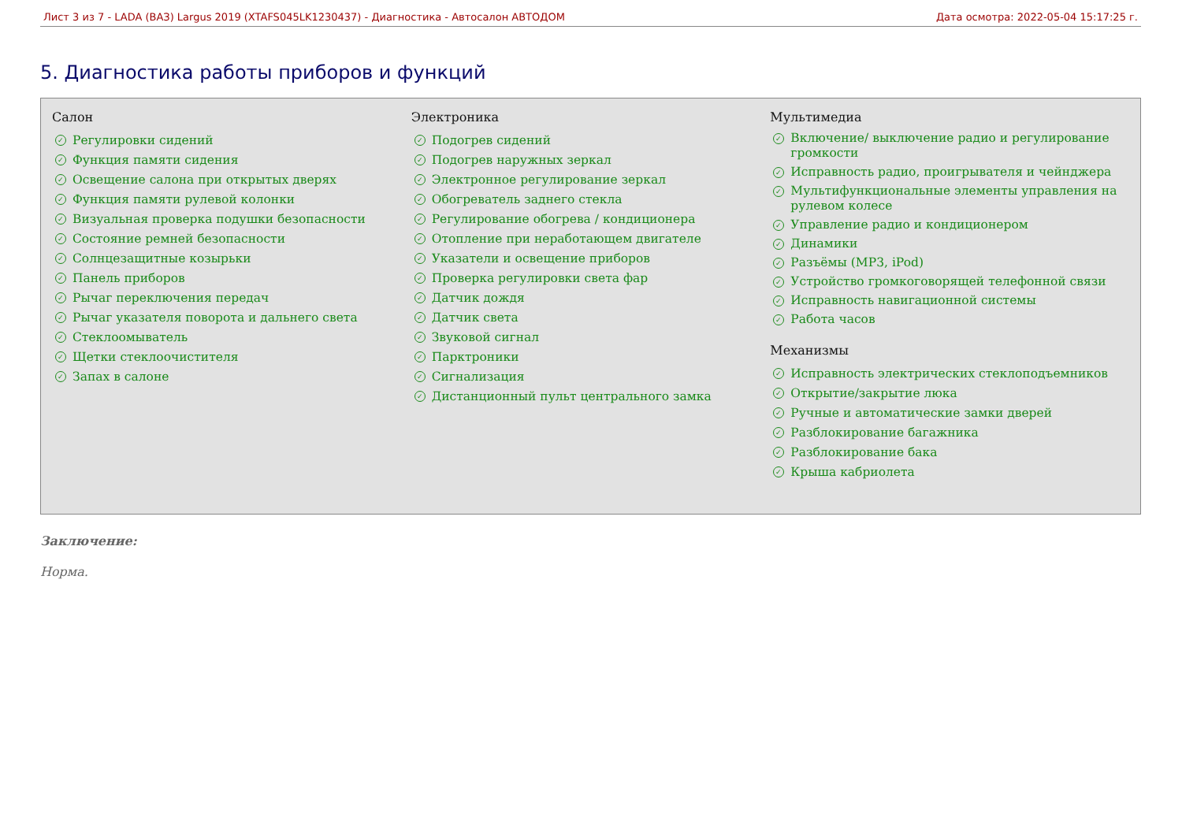Лист 3 из 7 - LADA (ВАЗ) Largus 2019 (XTAFS045LK1230437) - Диагностика - Автосалон АВТОДОМ Дата осмотра: 2022-05-04 15:17:25 г.
5. Диагностика работы приборов и функций
Салон
✓ Регулировки сидений
✓ Функция памяти сидения
✓ Освещение салона при открытых дверях
✓ Функция памяти рулевой колонки
✓ Визуальная проверка подушки безопасности
✓ Состояние ремней безопасности
✓ Солнцезащитные козырьки
✓ Панель приборов
✓ Рычаг переключения передач
✓ Рычаг указателя поворота и дальнего света
✓ Стеклоомыватель
✓ Щетки стеклоочистителя
✓ Запах в салоне
Электроника
✓ Подогрев сидений
✓ Подогрев наружных зеркал
✓ Электронное регулирование зеркал
✓ Обогреватель заднего стекла
✓ Регулирование обогрева / кондиционера
✓ Отопление при неработающем двигателе
✓ Указатели и освещение приборов
✓ Проверка регулировки света фар
✓ Датчик дождя
✓ Датчик света
✓ Звуковой сигнал
✓ Парктроники
✓ Сигнализация
✓ Дистанционный пульт центрального замка
Мультимедиа
✓ Включение/ выключение радио и регулирование громкости
✓ Исправность радио, проигрывателя и чейнджера
✓ Мультифункциональные элементы управления на рулевом колесе
✓ Управление радио и кондиционером
✓ Динамики
✓ Разъёмы (MP3, iPod)
✓ Устройство громкоговорящей телефонной связи
✓ Исправность навигационной системы
✓ Работа часов
Механизмы
✓ Исправность электрических стеклоподъемников
✓ Открытие/закрытие люка
✓ Ручные и автоматические замки дверей
✓ Разблокирование багажника
✓ Разблокирование бака
✓ Крыша кабриолета
Заключение:
Норма.